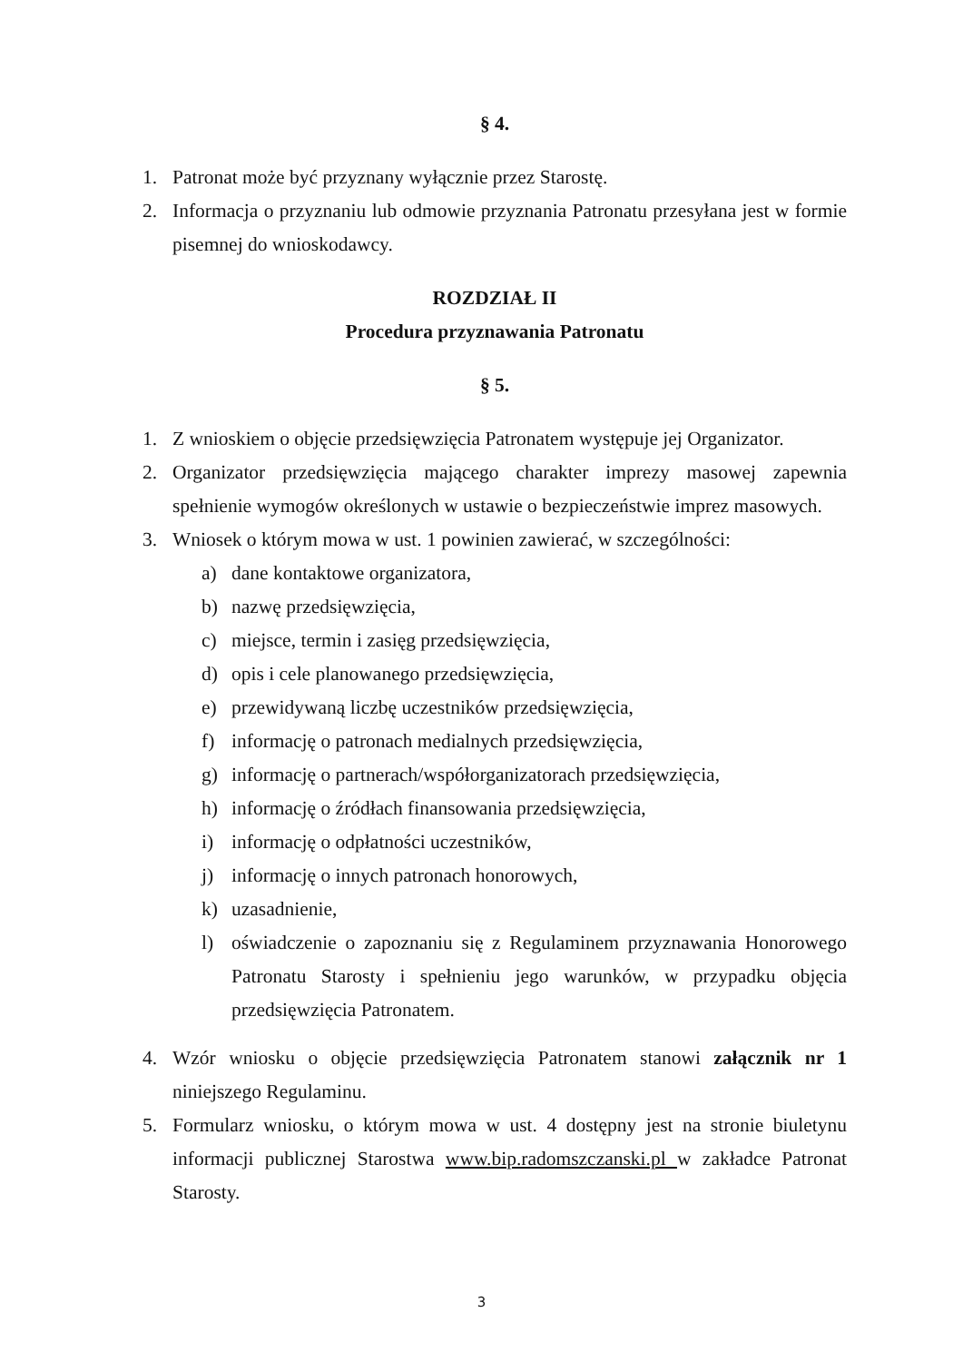§ 4.
1. Patronat może być przyznany wyłącznie przez Starostę.
2. Informacja o przyznaniu lub odmowie przyznania Patronatu przesyłana jest w formie pisemnej do wnioskodawcy.
ROZDZIAŁ II
Procedura przyznawania Patronatu
§ 5.
1. Z wnioskiem o objęcie przedsięwzięcia Patronatem występuje jej Organizator.
2. Organizator przedsięwzięcia mającego charakter imprezy masowej zapewnia spełnienie wymogów określonych w ustawie o bezpieczeństwie imprez masowych.
3. Wniosek o którym mowa w ust. 1 powinien zawierać, w szczególności:
a) dane kontaktowe organizatora,
b) nazwę przedsięwzięcia,
c) miejsce, termin i zasięg przedsięwzięcia,
d) opis i cele planowanego przedsięwzięcia,
e) przewidywaną liczbę uczestników przedsięwzięcia,
f) informację o patronach medialnych przedsięwzięcia,
g) informację o partnerach/współorganizatorach przedsięwzięcia,
h) informację o źródłach finansowania przedsięwzięcia,
i) informację o odpłatności uczestników,
j) informację o innych patronach honorowych,
k) uzasadnienie,
l) oświadczenie o zapoznaniu się z Regulaminem przyznawania Honorowego Patronatu Starosty i spełnieniu jego warunków, w przypadku objęcia przedsięwzięcia Patronatem.
4. Wzór wniosku o objęcie przedsięwzięcia Patronatem stanowi załącznik nr 1 niniejszego Regulaminu.
5. Formularz wniosku, o którym mowa w ust. 4 dostępny jest na stronie biuletynu informacji publicznej Starostwa www.bip.radomszczanski.pl w zakładce Patronat Starosty.
3